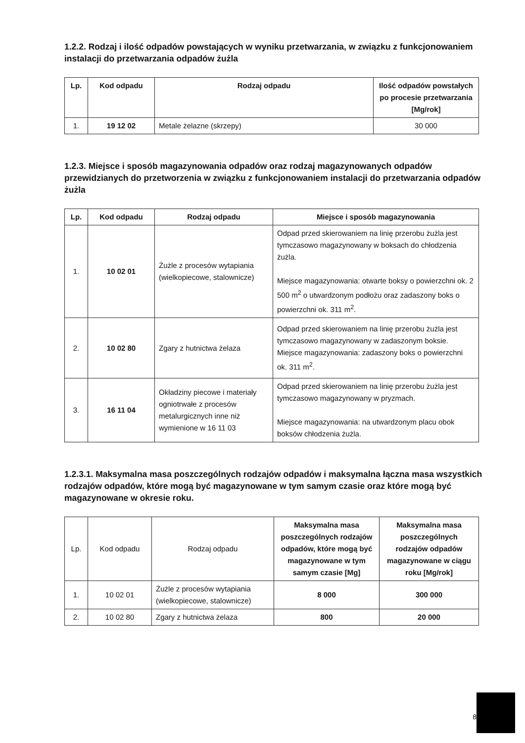1.2.2. Rodzaj i ilość odpadów powstających w wyniku przetwarzania, w związku z funkcjonowaniem instalacji do przetwarzania odpadów żużla
| Lp. | Kod odpadu | Rodzaj odpadu | Ilość odpadów powstałych po procesie przetwarzania [Mg/rok] |
| --- | --- | --- | --- |
| 1. | 19 12 02 | Metale żelazne (skrzepy) | 30 000 |
1.2.3. Miejsce i sposób magazynowania odpadów oraz rodzaj magazynowanych odpadów przewidzianych do przetworzenia w związku z funkcjonowaniem instalacji do przetwarzania odpadów żużla
| Lp. | Kod odpadu | Rodzaj odpadu | Miejsce i sposób magazynowania |
| --- | --- | --- | --- |
| 1. | 10 02 01 | Żużle z procesów wytapiania (wielkopiecowe, stalownicze) | Odpad przed skierowaniem na linię przerobu żużla jest tymczasowo magazynowany w boksach do chłodzenia żużla. Miejsce magazynowania: otwarte boksy o powierzchni ok. 2 500 m<sup>2</sup> o utwardzonym podłożu oraz zadaszony boks o powierzchni ok. 311 m<sup>2</sup>. |
| 2. | 10 02 80 | Zgary z hutnictwa żelaza | Odpad przed skierowaniem na linię przerobu żużla jest tymczasowo magazynowany w zadaszonym boksie. Miejsce magazynowania: zadaszony boks o powierzchni ok. 311 m<sup>2</sup>. |
| 3. | 16 11 04 | Okładziny piecowe i materiały ogniotrwałe z procesów metalurgicznych inne niż wymienione w 16 11 03 | Odpad przed skierowaniem na linię przerobu żużla jest tymczasowo magazynowany w pryzmach. Miejsce magazynowania: na utwardzonym placu obok boksów chłodzenia żużla. |
1.2.3.1. Maksymalna masa poszczególnych rodzajów odpadów i maksymalna łączna masa wszystkich rodzajów odpadów, które mogą być magazynowane w tym samym czasie oraz które mogą być magazynowane w okresie roku.
| Lp. | Kod odpadu | Rodzaj odpadu | Maksymalna masa poszczególnych rodzajów odpadów, które mogą być magazynowane w tym samym czasie [Mg] | Maksymalna masa poszczególnych rodzajów odpadów magazynowane w ciągu roku [Mg/rok] |
| --- | --- | --- | --- | --- |
| 1. | 10 02 01 | Żużle z procesów wytapiania (wielkopiecowe, stalownicze) | 8 000 | 300 000 |
| 2. | 10 02 80 | Zgary z hutnictwa żelaza | 800 | 20 000 |
8